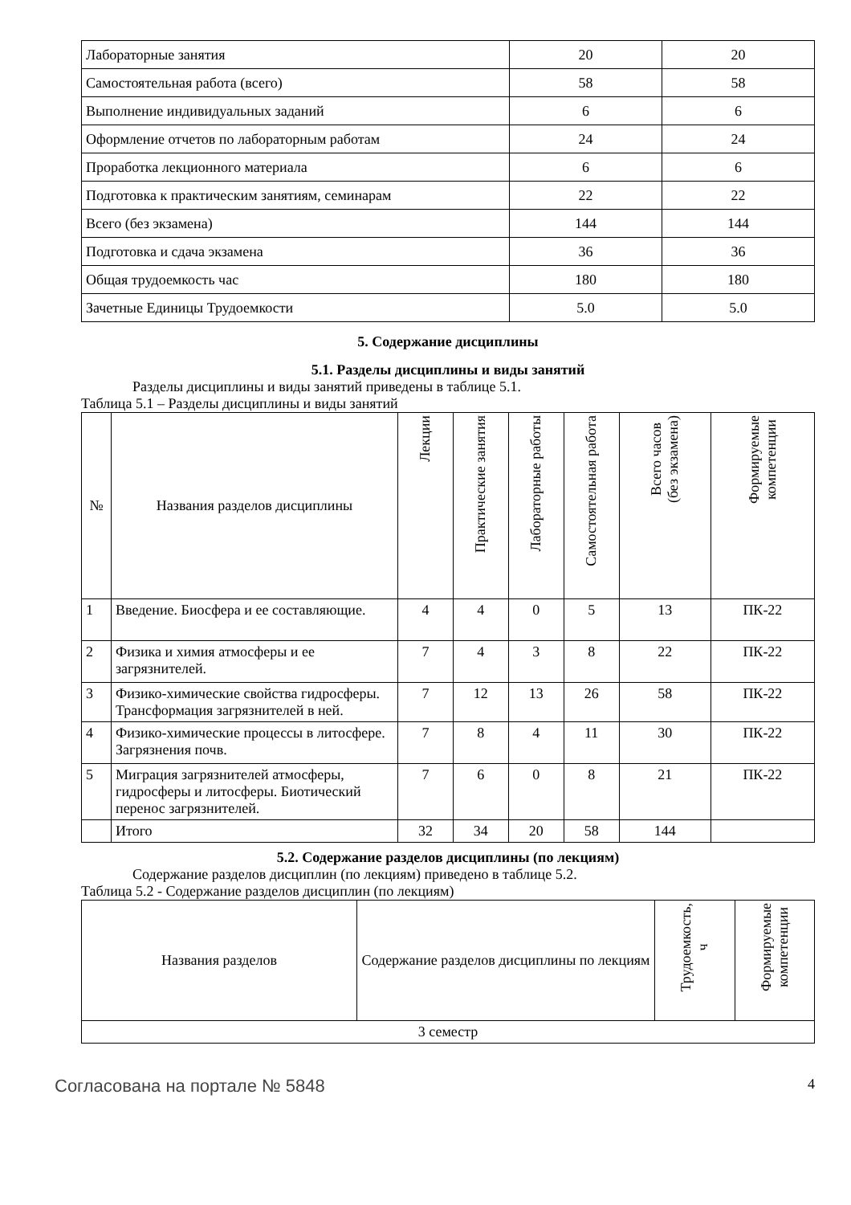| Лабораторные занятия | 20 | 20 |
| Самостоятельная работа (всего) | 58 | 58 |
| Выполнение индивидуальных заданий | 6 | 6 |
| Оформление отчетов по лабораторным работам | 24 | 24 |
| Проработка лекционного материала | 6 | 6 |
| Подготовка к практическим занятиям, семинарам | 22 | 22 |
| Всего (без экзамена) | 144 | 144 |
| Подготовка и сдача экзамена | 36 | 36 |
| Общая трудоемкость час | 180 | 180 |
| Зачетные Единицы Трудоемкости | 5.0 | 5.0 |
5. Содержание дисциплины
5.1. Разделы дисциплины и виды занятий
Разделы дисциплины и виды занятий приведены в таблице 5.1.
Таблица 5.1 – Разделы дисциплины и виды занятий
| № | Названия разделов дисциплины | Лекции | Практические занятия | Лабораторные работы | Самостоятельная работа | Всего часов (без экзамена) | Формируемые компетенции |
| --- | --- | --- | --- | --- | --- | --- | --- |
| 1 | Введение. Биосфера и ее составляющие. | 4 | 4 | 0 | 5 | 13 | ПК-22 |
| 2 | Физика и химия атмосферы и ее загрязнителей. | 7 | 4 | 3 | 8 | 22 | ПК-22 |
| 3 | Физико-химические свойства гидросферы. Трансформация загрязнителей в ней. | 7 | 12 | 13 | 26 | 58 | ПК-22 |
| 4 | Физико-химические процессы в литосфере. Загрязнения почв. | 7 | 8 | 4 | 11 | 30 | ПК-22 |
| 5 | Миграция загрязнителей атмосферы, гидросферы и литосферы. Биотический перенос загрязнителей. | 7 | 6 | 0 | 8 | 21 | ПК-22 |
| | Итого | 32 | 34 | 20 | 58 | 144 | |
5.2. Содержание разделов дисциплины (по лекциям)
Содержание разделов дисциплин (по лекциям) приведено в таблице 5.2.
Таблица 5.2 - Содержание разделов дисциплин (по лекциям)
| Названия разделов | Содержание разделов дисциплины по лекциям | Трудоемкость, ч | Формируемые компетенции |
| --- | --- | --- | --- |
| 3 семестр | | | |
Согласована на портале № 5848 4